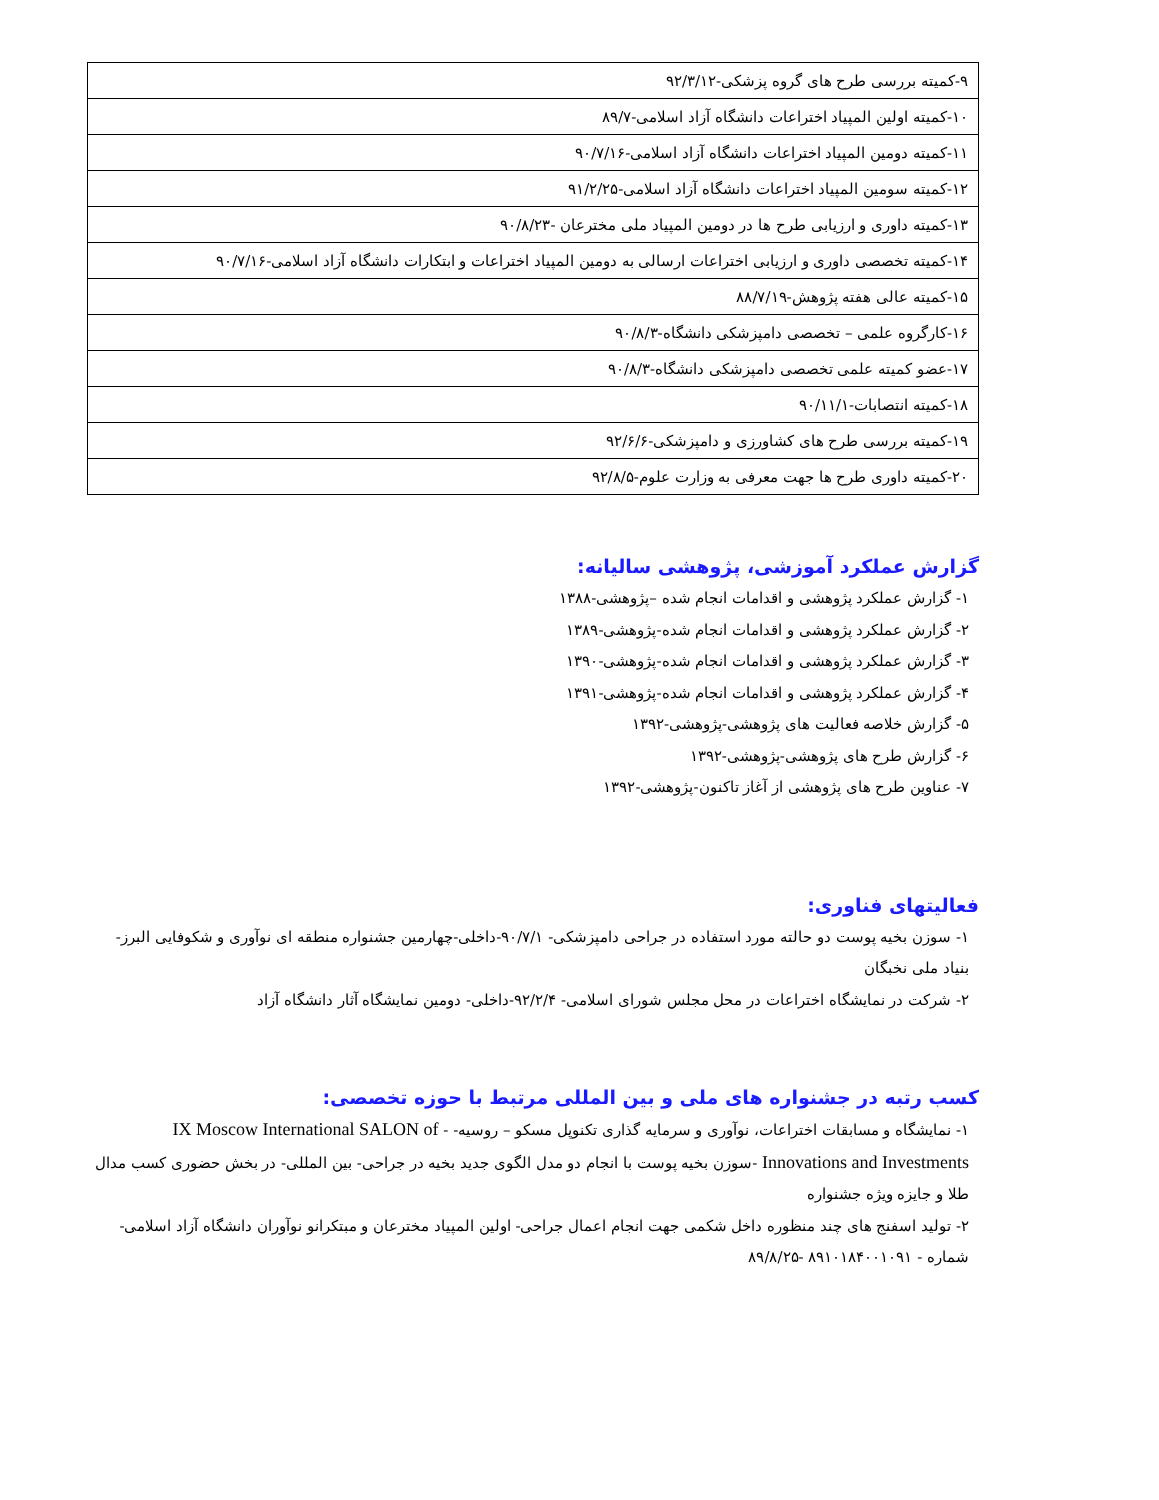| ۹-کمیته بررسی طرح های گروه پزشکی-۹۲/۳/۱۲ |
| ۱۰-کمیته اولین المپیاد اختراعات دانشگاه آزاد اسلامی-۸۹/۷ |
| ۱۱-کمیته دومین المپیاد اختراعات دانشگاه آزاد اسلامی-۹۰/۷/۱۶ |
| ۱۲-کمیته سومین المپیاد اختراعات دانشگاه آزاد اسلامی-۹۱/۲/۲۵ |
| ۱۳-کمیته داوری و ارزیابی طرح ها در دومین المپیاد ملی مخترعان -۹۰/۸/۲۳ |
| ۱۴-کمیته تخصصی داوری و ارزیابی اختراعات ارسالی به دومین المپیاد اختراعات و ابتکارات دانشگاه آزاد اسلامی-۹۰/۷/۱۶ |
| ۱۵-کمیته عالی هفته پژوهش-۸۸/۷/۱۹ |
| ۱۶-کارگروه علمی – تخصصی دامپزشکی دانشگاه-۹۰/۸/۳ |
| ۱۷-عضو کمیته علمی تخصصی دامپزشکی دانشگاه-۹۰/۸/۳ |
| ۱۸-کمیته انتصابات-۹۰/۱۱/۱ |
| ۱۹-کمیته بررسی طرح های کشاورزی و دامپزشکی-۹۲/۶/۶ |
| ۲۰-کمیته داوری طرح ها جهت معرفی به وزارت علوم-۹۲/۸/۵ |
گزارش عملکرد آموزشی، پژوهشی سالیانه:
۱- گزارش عملکرد پژوهشی و اقدامات انجام شده –پژوهشی-۱۳۸۸
۲- گزارش عملکرد پژوهشی و اقدامات انجام شده-پژوهشی-۱۳۸۹
۳- گزارش عملکرد پژوهشی و اقدامات انجام شده-پژوهشی-۱۳۹۰
۴- گزارش عملکرد پژوهشی و اقدامات انجام شده-پژوهشی-۱۳۹۱
۵- گزارش خلاصه فعالیت های پژوهشی-پژوهشی-۱۳۹۲
۶- گزارش طرح های پژوهشی-پژوهشی-۱۳۹۲
۷- عناوین طرح های پژوهشی از آغاز تاکنون-پژوهشی-۱۳۹۲
فعالیتهای فناوری:
۱- سوزن بخیه پوست دو حالته مورد استفاده در جراحی دامپزشکی- ۹۰/۷/۱-داخلی-چهارمین جشنواره منطقه ای نوآوری و شکوفایی البرز-بنیاد ملی نخبگان
۲- شرکت در نمایشگاه اختراعات در محل مجلس شورای اسلامی- ۹۲/۲/۴-داخلی- دومین نمایشگاه آثار دانشگاه آزاد
کسب رتبه در جشنواره های ملی و بین المللی مرتبط با حوزه تخصصی:
۱- نمایشگاه و مسابقات اختراعات، نوآوری و سرمایه گذاری تکنوپل مسکو – روسیه- - IX Moscow International SALON of Innovations and Investments -سوزن بخیه پوست با انجام دو مدل الگوی جدید بخیه در جراحی- بین المللی- در بخش حضوری کسب مدال طلا و جایزه ویژه جشنواره
۲- تولید اسفنج های چند منظوره داخل شکمی جهت انجام اعمال جراحی- اولین المپیاد مخترعان و مبتکرانو نوآوران دانشگاه آزاد اسلامی- شماره - ۸۹۱۰۱۸۴۰۰۱۰۹۱ -۸۹/۸/۲۵